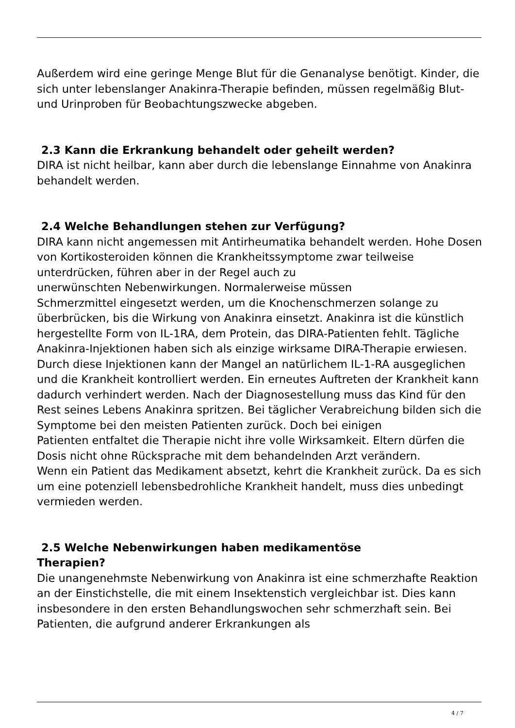Außerdem wird eine geringe Menge Blut für die Genanalyse benötigt. Kinder, die sich unter lebenslanger Anakinra-Therapie befinden, müssen regelmäßig Blut- und Urinproben für Beobachtungszwecke abgeben.
2.3 Kann die Erkrankung behandelt oder geheilt werden?
DIRA ist nicht heilbar, kann aber durch die lebenslange Einnahme von Anakinra behandelt werden.
2.4 Welche Behandlungen stehen zur Verfügung?
DIRA kann nicht angemessen mit Antirheumatika behandelt werden. Hohe Dosen von Kortikosteroiden können die Krankheitssymptome zwar teilweise unterdrücken, führen aber in der Regel auch zu
unerwünschten Nebenwirkungen. Normalerweise müssen
Schmerzmittel eingesetzt werden, um die Knochenschmerzen solange zu überbrücken, bis die Wirkung von Anakinra einsetzt. Anakinra ist die künstlich hergestellte Form von IL-1RA, dem Protein, das DIRA-Patienten fehlt. Tägliche Anakinra-Injektionen haben sich als einzige wirksame DIRA-Therapie erwiesen. Durch diese Injektionen kann der Mangel an natürlichem IL-1-RA ausgeglichen und die Krankheit kontrolliert werden. Ein erneutes Auftreten der Krankheit kann dadurch verhindert werden. Nach der Diagnosestellung muss das Kind für den Rest seines Lebens Anakinra spritzen. Bei täglicher Verabreichung bilden sich die
Symptome bei den meisten Patienten zurück. Doch bei einigen
Patienten entfaltet die Therapie nicht ihre volle Wirksamkeit. Eltern dürfen die Dosis nicht ohne Rücksprache mit dem behandelnden Arzt verändern.
Wenn ein Patient das Medikament absetzt, kehrt die Krankheit zurück. Da es sich um eine potenziell lebensbedrohliche Krankheit handelt, muss dies unbedingt vermieden werden.
2.5 Welche Nebenwirkungen haben medikamentöse
Therapien?
Die unangenehmste Nebenwirkung von Anakinra ist eine schmerzhafte Reaktion an der Einstichstelle, die mit einem Insektenstich vergleichbar ist. Dies kann insbesondere in den ersten Behandlungswochen sehr schmerzhaft sein. Bei Patienten, die aufgrund anderer Erkrankungen als
4 / 7